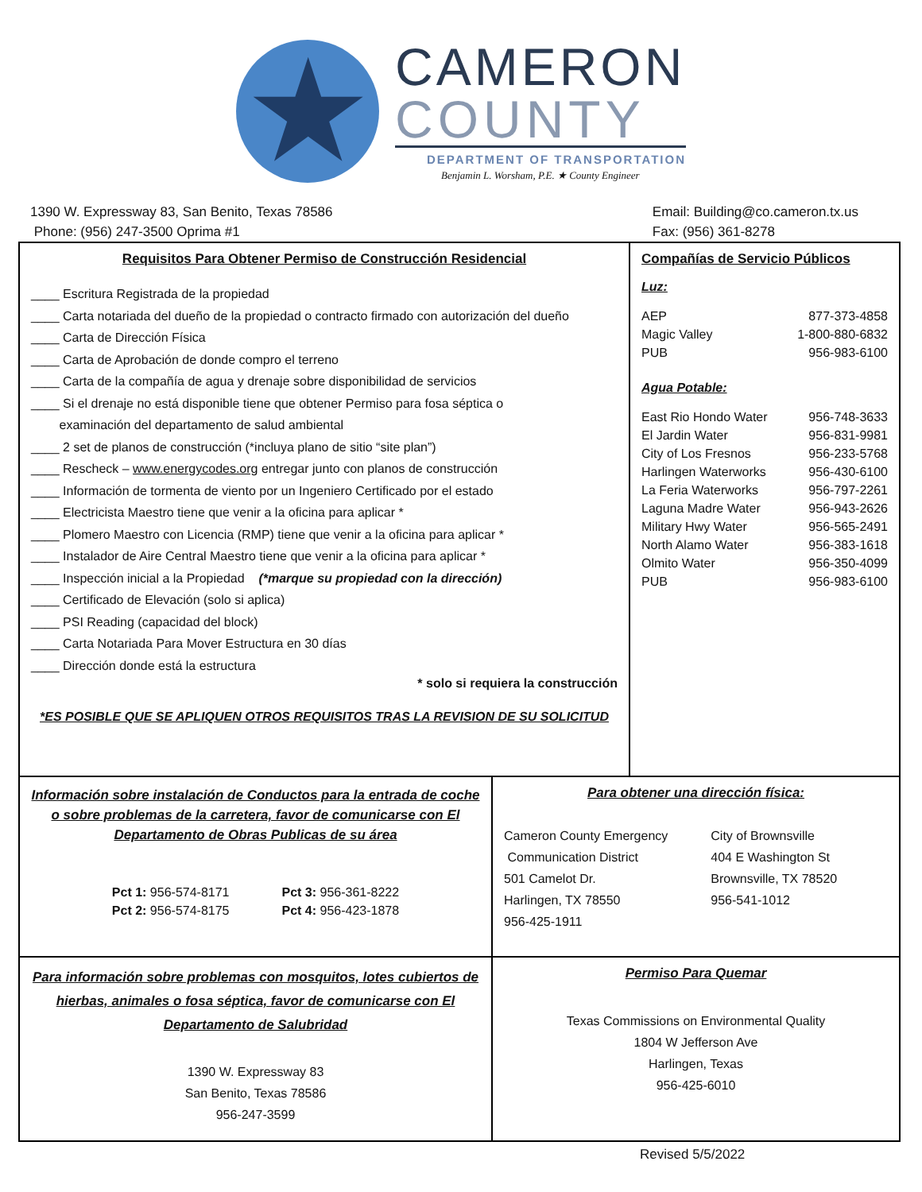★
CAMERON
COUNTY
DEPARTMENT OF TRANSPORTATION
Benjamin L. Worsham, P.E. ★ County Engineer
1390 W. Expressway 83, San Benito, Texas 78586
Phone: (956) 247-3500 Oprima #1
Email: Building@co.cameron.tx.us
Fax: (956) 361-8278
| Requisitos Para Obtener Permiso de Construcción Residencial ____ Escritura Registrada de la propiedad ____ Carta notariada del dueño de la propiedad o contracto firmado con autorización del dueño ____ Carta de Dirección Física ____ Carta de Aprobación de donde compro el terreno ____ Carta de la compañía de agua y drenaje sobre disponibilidad de servicios ____ Si el drenaje no está disponible tiene que obtener Permiso para fosa séptica o examinación del departamento de salud ambiental ____ 2 set de planos de construcción (*incluya plano de sitio “site plan”) ____ Rescheck – www.energycodes.org entregar junto con planos de construcción ____ Información de tormenta de viento por un Ingeniero Certificado por el estado ____ Electricista Maestro tiene que venir a la oficina para aplicar * ____ Plomero Maestro con Licencia (RMP) tiene que venir a la oficina para aplicar * ____ Instalador de Aire Central Maestro tiene que venir a la oficina para aplicar * ____ Inspección inicial a la Propiedad (*marque su propiedad con la dirección) ____ Certificado de Elevación (solo si aplica) ____ PSI Reading (capacidad del block) ____ Carta Notariada Para Mover Estructura en 30 días ____ Dirección donde está la estructura * solo si requiera la construcción *ES POSIBLE QUE SE APLIQUEN OTROS REQUISITOS TRAS LA REVISION DE SU SOLICITUD | | Compañías de Servicio Públicos Luz: AEP 877-373-4858 Magic Valley 1-800-880-6832 PUB 956-983-6100 Agua Potable: East Rio Hondo Water 956-748-3633 El Jardin Water 956-831-9981 City of Los Fresnos 956-233-5768 Harlingen Waterworks 956-430-6100 La Feria Waterworks 956-797-2261 Laguna Madre Water 956-943-2626 Military Hwy Water 956-565-2491 North Alamo Water 956-383-1618 Olmito Water 956-350-4099 PUB 956-983-6100 |
| Información sobre instalación de Conductos para la entrada de coche o sobre problemas de la carretera, favor de comunicarse con El Departamento de Obras Publicas de su área Pct 1: 956-574-8171 Pct 2: 956-574-8175 Pct 3: 956-361-8222 Pct 4: 956-423-1878 | Para obtener una dirección física: Cameron County Emergency Communication District 501 Camelot Dr. Harlingen, TX 78550 956-425-1911 City of Brownsville 404 E Washington St Brownsville, TX 78520 956-541-1012 | |
| Para información sobre problemas con mosquitos, lotes cubiertos de hierbas, animales o fosa séptica, favor de comunicarse con El Departamento de Salubridad 1390 W. Expressway 83 San Benito, Texas 78586 956-247-3599 | Permiso Para Quemar Texas Commissions on Environmental Quality 1804 W Jefferson Ave Harlingen, Texas 956-425-6010 | |
Revised 5/5/2022